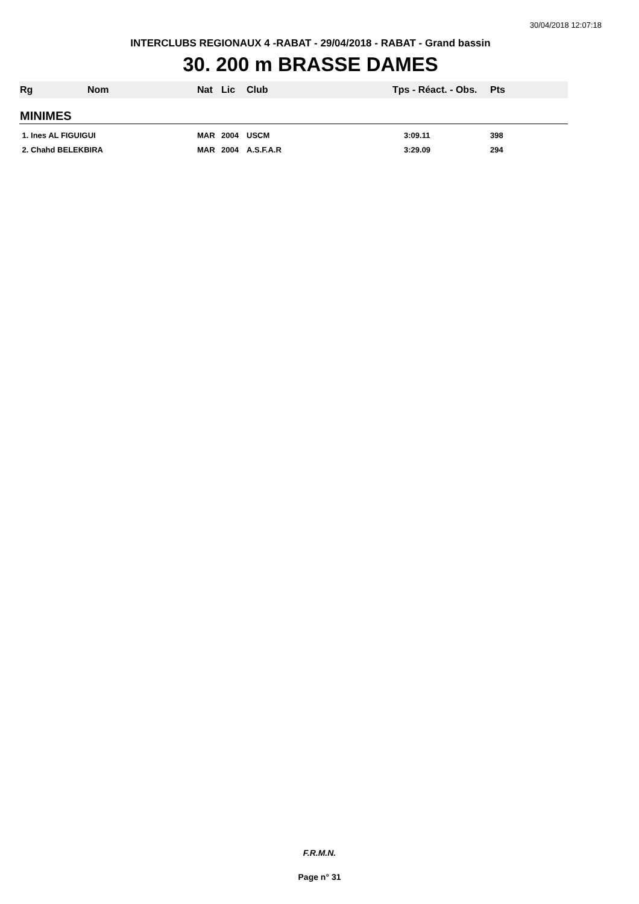30/04/2018 12:07:18
INTERCLUBS REGIONAUX 4 -RABAT - 29/04/2018 - RABAT - Grand bassin
30. 200 m BRASSE DAMES
| Rg | Nom | Nat | Lic | Club | Tps - Réact. - Obs. | Pts |
| --- | --- | --- | --- | --- | --- | --- |
| MINIMES | | | | | | |
| 1. Ines AL FIGUIGUI | | MAR | 2004 | USCM | 3:09.11 | 398 |
| 2. Chahd BELEKBIRA | | MAR | 2004 | A.S.F.A.R | 3:29.09 | 294 |
F.R.M.N.
Page n° 31